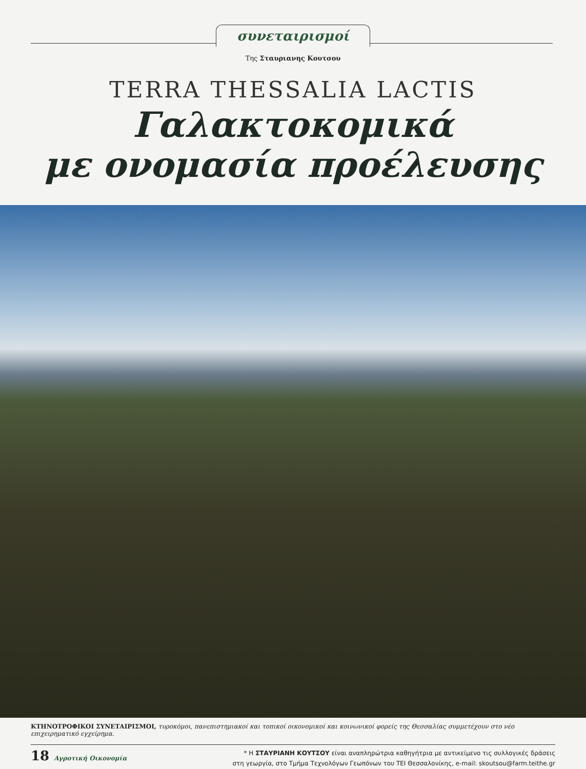συνεταιρισμοί
Της Σταυριανης Κουτσου
TERRA THESSALIA LACTIS
Γαλακτοκομικά
με ονομασία προέλευσης
ΚΤΗΝΟΤΡΟΦΙΚΟΙ ΣΥΝΕΤΑΙΡΙΣΜΟΙ, τυροκόμοι, πανεπιστημιακοί και τοπικοί οικονομικοί και κοινωνικοί φορείς της Θεσσαλίας συμμετέχουν στο νέο επιχειρηματικό εγχείρημα.
18 Αγροτική Οικονομία
* Η ΣΤΑΥΡΙΑΝΗ ΚΟΥΤΣΟΥ είναι αναπληρώτρια καθηγήτρια με αντικείμενο τις συλλογικές δράσεις
στη γεωργία, στο Τμήμα Τεχνολόγων Γεωπόνων του ΤΕΙ Θεσσαλονίκης, e-mail: skoutsou@farm.teithe.gr